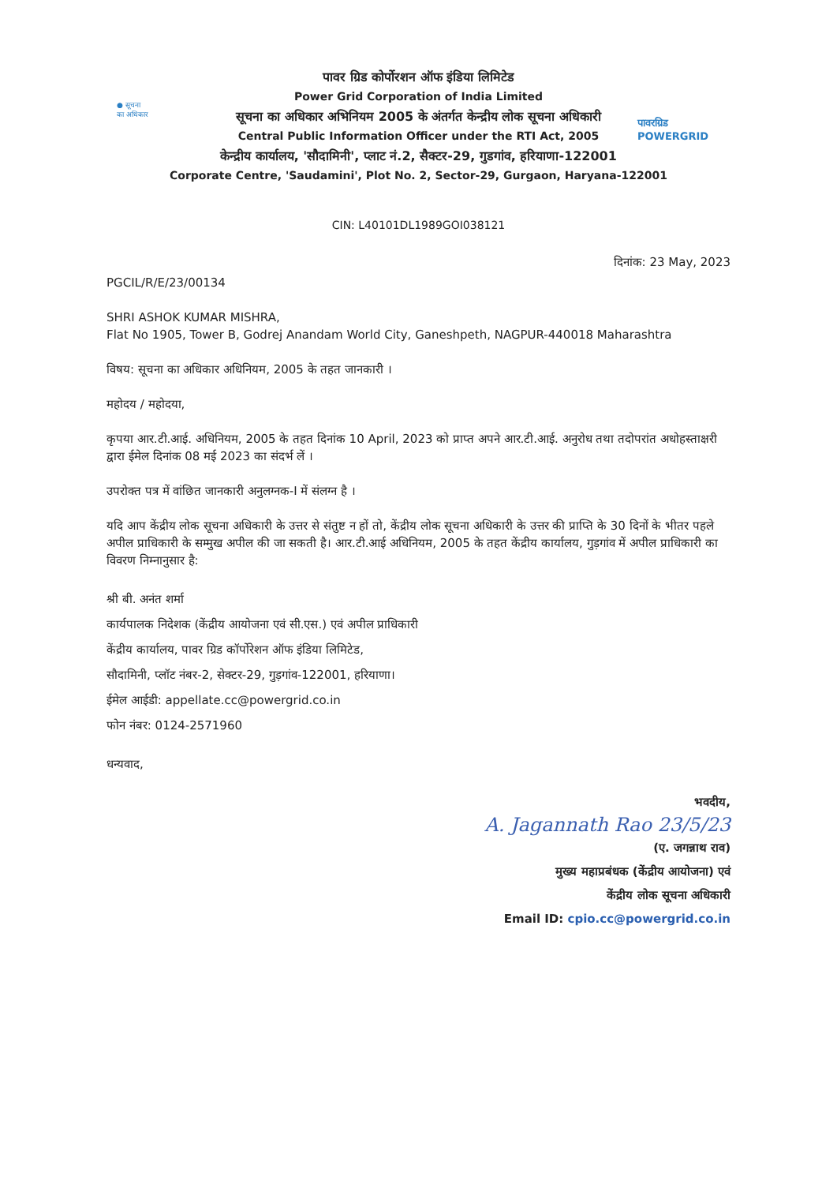● सूचना
का अधिकार
पावरग्रिड
POWERGRID
पावर ग्रिड कोर्पोरशन ऑफ इंडिया लिमिटेड
Power Grid Corporation of India Limited
सूचना का अधिकार अभिनियम 2005 के अंतर्गत केन्द्रीय लोक सूचना अधिकारी
Central Public Information Officer under the RTI Act, 2005
केन्द्रीय कार्यालय, 'सौदामिनी', प्लाट नं.2, सैक्टर-29, गुडगांव, हरियाणा-122001
Corporate Centre, 'Saudamini', Plot No. 2, Sector-29, Gurgaon, Haryana-122001
CIN: L40101DL1989GOI038121
दिनांक: 23 May, 2023
PGCIL/R/E/23/00134
SHRI ASHOK KUMAR MISHRA,
Flat No 1905, Tower B, Godrej Anandam World City, Ganeshpeth, NAGPUR-440018 Maharashtra
विषय: सूचना का अधिकार अधिनियम, 2005 के तहत जानकारी ।
महोदय / महोदया,
कृपया आर.टी.आई. अधिनियम, 2005 के तहत दिनांक 10 April, 2023 को प्राप्त अपने आर.टी.आई. अनुरोध तथा तदोपरांत अधोहस्ताक्षरी द्वारा ईमेल दिनांक 08 मई 2023 का संदर्भ लें ।
उपरोक्त पत्र में वांछित जानकारी अनुलग्नक-I में संलग्न है ।
यदि आप केंद्रीय लोक सूचना अधिकारी के उत्तर से संतुष्ट न हों तो, केंद्रीय लोक सूचना अधिकारी के उत्तर की प्राप्ति के 30 दिनों के भीतर पहले अपील प्राधिकारी के सम्मुख अपील की जा सकती है। आर.टी.आई अधिनियम, 2005 के तहत केंद्रीय कार्यालय, गुड़गांव में अपील प्राधिकारी का विवरण निम्नानुसार है:
श्री बी. अनंत शर्मा
कार्यपालक निदेशक (केंद्रीय आयोजना एवं सी.एस.) एवं अपील प्राधिकारी
केंद्रीय कार्यालय, पावर ग्रिड कॉर्पोरेशन ऑफ इंडिया लिमिटेड,
सौदामिनी, प्लॉट नंबर-2, सेक्टर-29, गुड़गांव-122001, हरियाणा।
ईमेल आईडी: appellate.cc@powergrid.co.in
फोन नंबर: 0124-2571960
धन्यवाद,
भवदीय,
A. Jagannath Rao 23/5/23
(ए. जगन्नाथ राव)
मुख्य महाप्रबंधक (केंद्रीय आयोजना) एवं
केंद्रीय लोक सूचना अधिकारी
Email ID: cpio.cc@powergrid.co.in